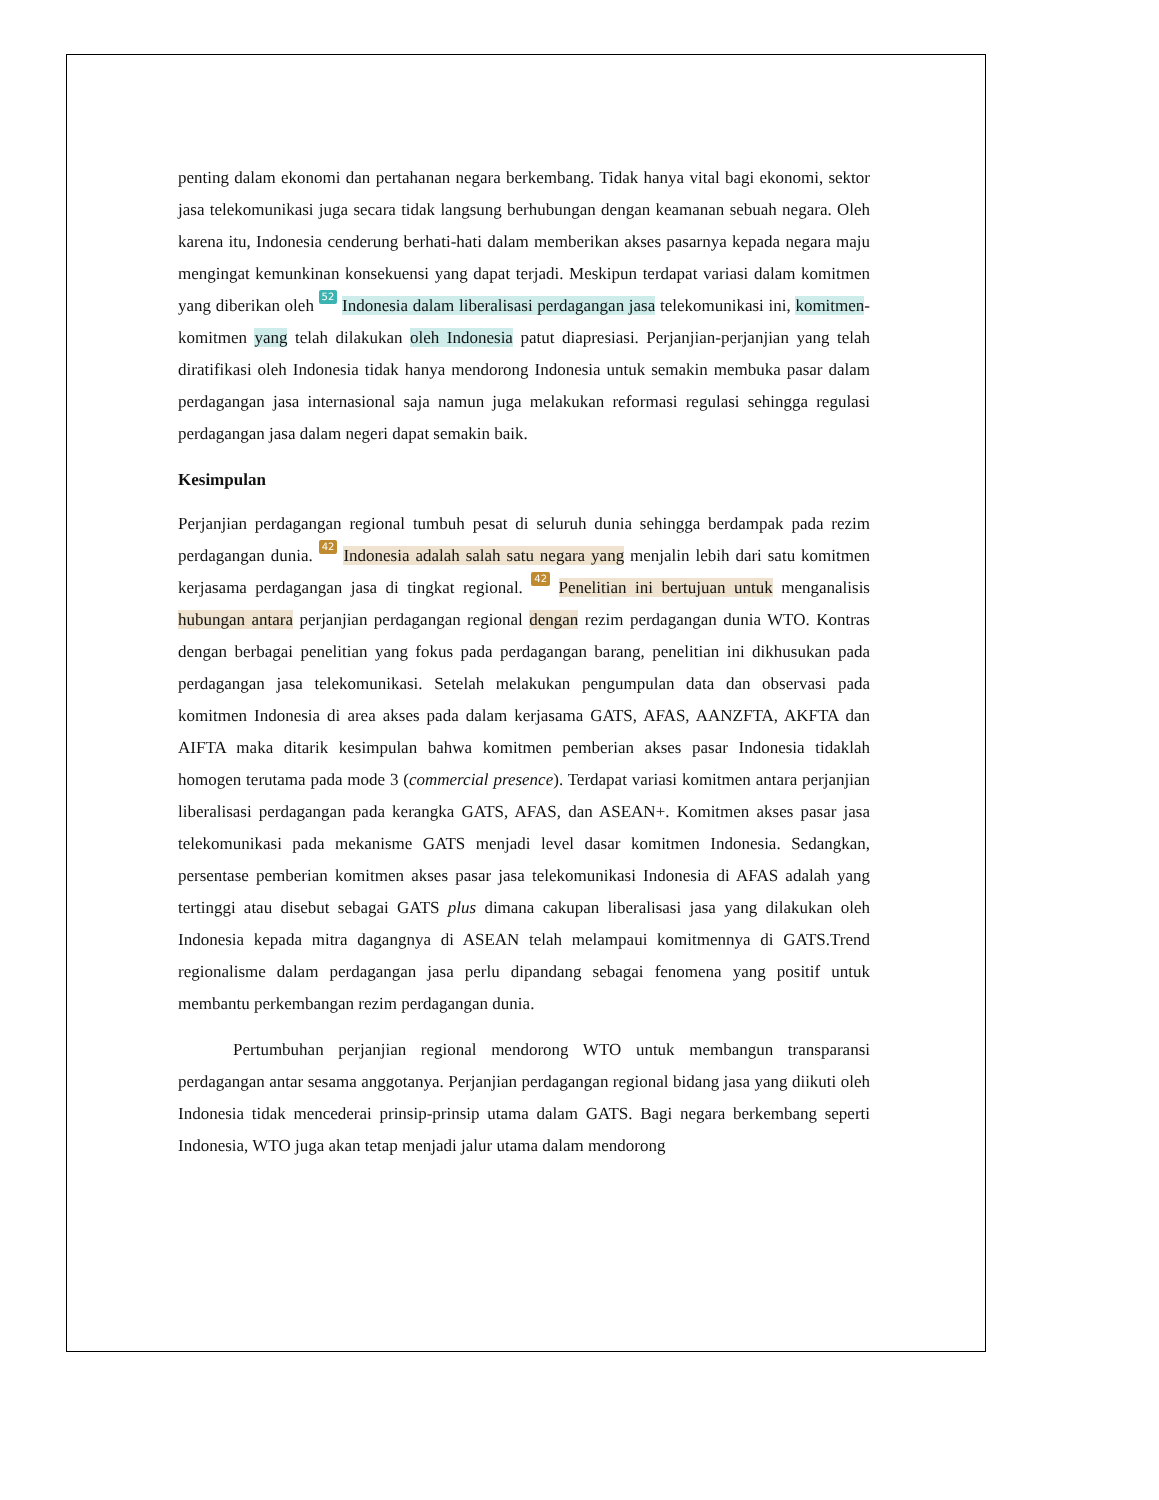penting dalam ekonomi dan pertahanan negara berkembang. Tidak hanya vital bagi ekonomi, sektor jasa telekomunikasi juga secara tidak langsung berhubungan dengan keamanan sebuah negara. Oleh karena itu, Indonesia cenderung berhati-hati dalam memberikan akses pasarnya kepada negara maju mengingat kemunkinan konsekuensi yang dapat terjadi. Meskipun terdapat variasi dalam komitmen yang diberikan oleh 52 Indonesia dalam liberalisasi perdagangan jasa telekomunikasi ini, komitmen-komitmen yang telah dilakukan oleh Indonesia patut diapresiasi. Perjanjian-perjanjian yang telah diratifikasi oleh Indonesia tidak hanya mendorong Indonesia untuk semakin membuka pasar dalam perdagangan jasa internasional saja namun juga melakukan reformasi regulasi sehingga regulasi perdagangan jasa dalam negeri dapat semakin baik.
Kesimpulan
Perjanjian perdagangan regional tumbuh pesat di seluruh dunia sehingga berdampak pada rezim perdagangan dunia. 42 Indonesia adalah salah satu negara yang menjalin lebih dari satu komitmen kerjasama perdagangan jasa di tingkat regional. 42 Penelitian ini bertujuan untuk menganalisis hubungan antara perjanjian perdagangan regional dengan rezim perdagangan dunia WTO. Kontras dengan berbagai penelitian yang fokus pada perdagangan barang, penelitian ini dikhusukan pada perdagangan jasa telekomunikasi. Setelah melakukan pengumpulan data dan observasi pada komitmen Indonesia di area akses pada dalam kerjasama GATS, AFAS, AANZFTA, AKFTA dan AIFTA maka ditarik kesimpulan bahwa komitmen pemberian akses pasar Indonesia tidaklah homogen terutama pada mode 3 (commercial presence). Terdapat variasi komitmen antara perjanjian liberalisasi perdagangan pada kerangka GATS, AFAS, dan ASEAN+. Komitmen akses pasar jasa telekomunikasi pada mekanisme GATS menjadi level dasar komitmen Indonesia. Sedangkan, persentase pemberian komitmen akses pasar jasa telekomunikasi Indonesia di AFAS adalah yang tertinggi atau disebut sebagai GATS plus dimana cakupan liberalisasi jasa yang dilakukan oleh Indonesia kepada mitra dagangnya di ASEAN telah melampaui komitmennya di GATS.Trend regionalisme dalam perdagangan jasa perlu dipandang sebagai fenomena yang positif untuk membantu perkembangan rezim perdagangan dunia.
Pertumbuhan perjanjian regional mendorong WTO untuk membangun transparansi perdagangan antar sesama anggotanya. Perjanjian perdagangan regional bidang jasa yang diikuti oleh Indonesia tidak mencederai prinsip-prinsip utama dalam GATS. Bagi negara berkembang seperti Indonesia, WTO juga akan tetap menjadi jalur utama dalam mendorong